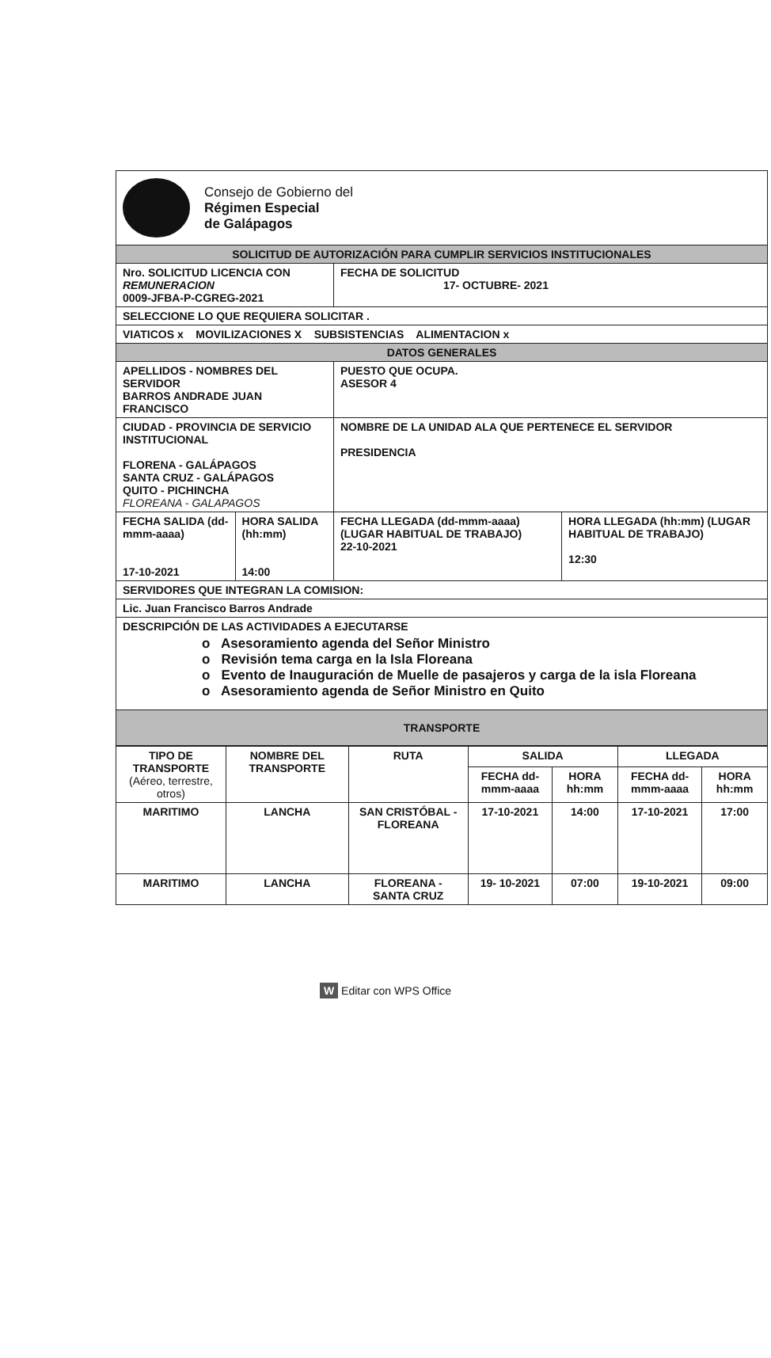| Consejo de Gobierno del Régimen Especial de Galápagos | | | |
| SOLICITUD DE AUTORIZACIÓN PARA CUMPLIR SERVICIOS INSTITUCIONALES | | | |
| Nro. SOLICITUD LICENCIA CON REMUNERACION 0009-JFBA-P-CGREG-2021 | | FECHA DE SOLICITUD 17- OCTUBRE- 2021 | |
| SELECCIONE LO QUE REQUIERA SOLICITAR . | | | |
| VIATICOS x MOVILIZACIONES X SUBSISTENCIAS ALIMENTACION x | | | |
| DATOS GENERALES | | | |
| APELLIDOS - NOMBRES DEL SERVIDOR BARROS ANDRADE JUAN FRANCISCO | | PUESTO QUE OCUPA. ASESOR 4 | |
| CIUDAD - PROVINCIA DE SERVICIO INSTITUCIONAL FLORENA - GALÁPAGOS SANTA CRUZ - GALÁPAGOS QUITO - PICHINCHA FLOREANA - GALAPAGOS | | NOMBRE DE LA UNIDAD ALA QUE PERTENECE EL SERVIDOR PRESIDENCIA | |
| FECHA SALIDA (dd-mmm-aaaa) 17-10-2021 | HORA SALIDA (hh:mm) 14:00 | FECHA LLEGADA (dd-mmm-aaaa) (LUGAR HABITUAL DE TRABAJO) 22-10-2021 | HORA LLEGADA (hh:mm) (LUGAR HABITUAL DE TRABAJO) 12:30 |
| SERVIDORES QUE INTEGRAN LA COMISION: | | | |
| Lic. Juan Francisco Barros Andrade | | | |
| DESCRIPCIÓN DE LAS ACTIVIDADES A EJECUTARSE o Asesoramiento agenda del Señor Ministro o Revisión tema carga en la Isla Floreana o Evento de Inauguración de Muelle de pasajeros y carga de la isla Floreana o Asesoramiento agenda de Señor Ministro en Quito | | | |
| TRANSPORTE | | | |
| TIPO DE TRANSPORTE (Aéreo, terrestre, otros) | NOMBRE DEL TRANSPORTE | RUTA | SALIDA | | LLEGADA | |
| | | | FECHA dd-mmm-aaaa | HORA hh:mm | FECHA dd-mmm-aaaa | HORA hh:mm |
| MARITIMO | LANCHA | SAN CRISTÓBAL - FLOREANA | 17-10-2021 | 14:00 | 17-10-2021 | 17:00 |
| MARITIMO | LANCHA | FLOREANA - SANTA CRUZ | 19- 10-2021 | 07:00 | 19-10-2021 | 09:00 |
W Editar con WPS Office